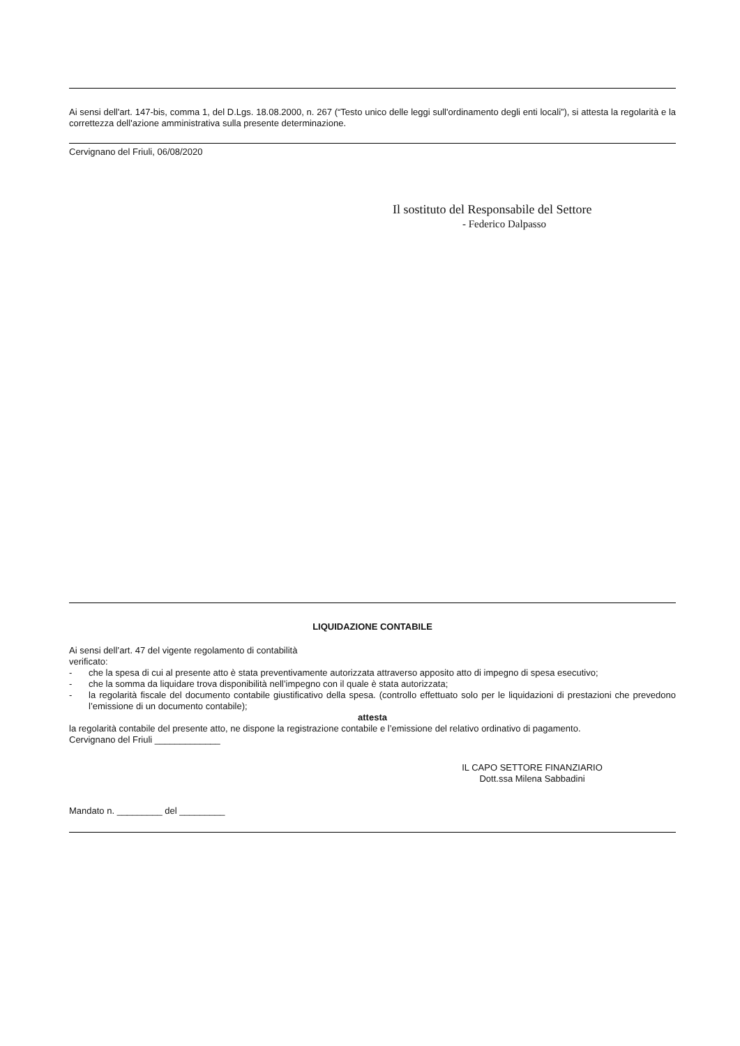Ai sensi dell'art. 147-bis, comma 1, del D.Lgs. 18.08.2000, n. 267 (“Testo unico delle leggi sull'ordinamento degli enti locali”), si attesta la regolarità e la correttezza dell'azione amministrativa sulla presente determinazione.
Cervignano del Friuli, 06/08/2020
Il sostituto del Responsabile del Settore
- Federico Dalpasso
LIQUIDAZIONE CONTABILE
Ai sensi dell’art. 47 del vigente regolamento di contabilità
verificato:
- che la spesa di cui al presente atto è stata preventivamente autorizzata attraverso apposito atto di impegno di spesa esecutivo;
- che la somma da liquidare trova disponibilità nell’impegno con il quale è stata autorizzata;
- la regolarità fiscale del documento contabile giustificativo della spesa. (controllo effettuato solo per le liquidazioni di prestazioni che prevedono l’emissione di un documento contabile);
attesta
la regolarità contabile del presente atto, ne dispone la registrazione contabile e l’emissione del relativo ordinativo di pagamento.
Cervignano del Friuli _____________
IL CAPO SETTORE FINANZIARIO
Dott.ssa Milena Sabbadini
Mandato n. _________ del _________